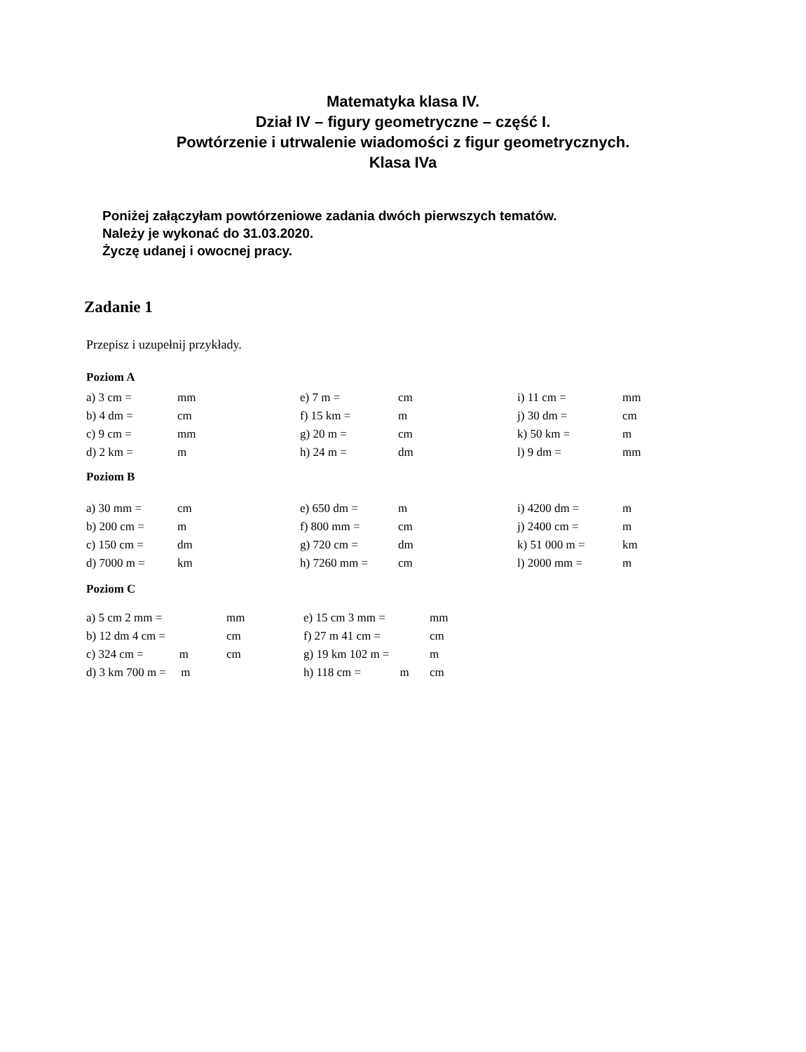Matematyka klasa IV.
Dział IV – figury geometryczne – część I.
Powtórzenie i utrwalenie wiadomości z figur geometrycznych.
Klasa IVa
Poniżej załączyłam powtórzeniowe zadania dwóch pierwszych tematów.
Należy je wykonać do 31.03.2020.
Życzę udanej i owocnej pracy.
Zadanie 1
Przepisz i uzupełnij przykłady.
Poziom A
| a) 3 cm = | mm | e) 7 m = | cm | i) 11 cm = | mm |
| b) 4 dm = | cm | f) 15 km = | m | j) 30 dm = | cm |
| c) 9 cm = | mm | g) 20 m = | cm | k) 50 km = | m |
| d) 2 km = | m | h) 24 m = | dm | l) 9 dm = | mm |
Poziom B
| a) 30 mm = | cm | e) 650 dm = | m | i) 4200 dm = | m |
| b) 200 cm = | m | f) 800 mm = | cm | j) 2400 cm = | m |
| c) 150 cm = | dm | g) 720 cm = | dm | k) 51 000 m = | km |
| d) 7000 m = | km | h) 7260 mm = | cm | l) 2000 mm = | m |
Poziom C
| a) 5 cm 2 mm = | mm | e) 15 cm 3 mm = | mm |
| b) 12 dm 4 cm = | cm | f) 27 m 41 cm = | cm |
| c) 324 cm = m | cm | g) 19 km 102 m = | m |
| d) 3 km 700 m = m | | h) 118 cm = m | cm |